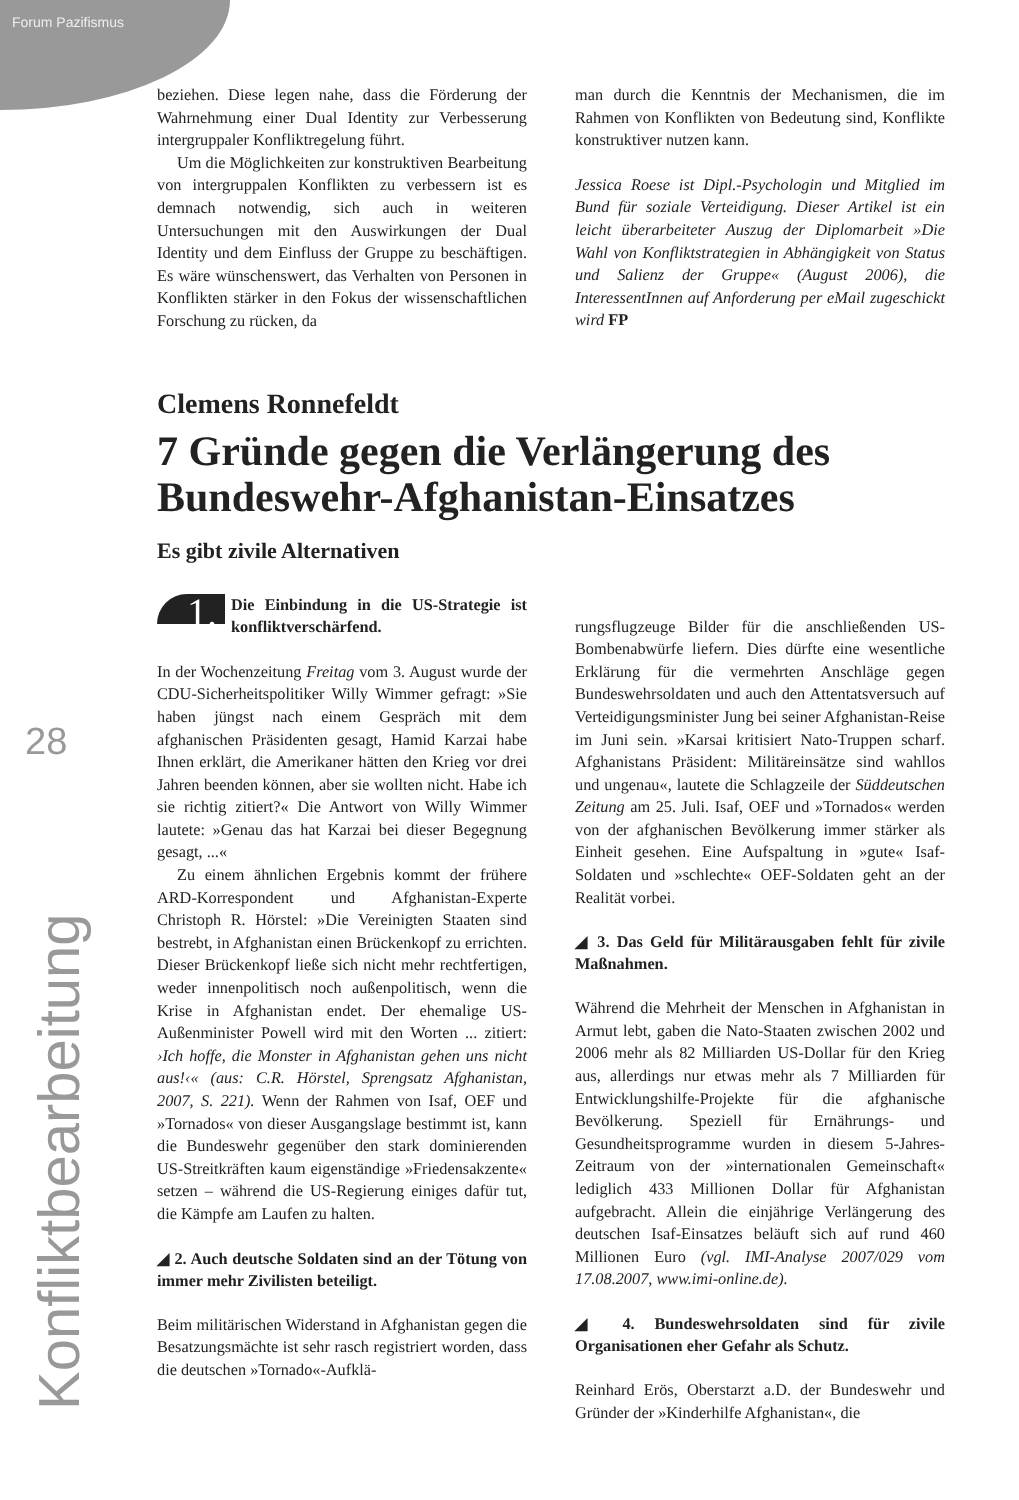Forum Pazifismus
28
Konfliktbearbeitung
beziehen. Diese legen nahe, dass die Förderung der Wahrnehmung einer Dual Identity zur Verbesserung intergruppaler Konfliktregelung führt.
Um die Möglichkeiten zur konstruktiven Bearbeitung von intergruppalen Konflikten zu verbessern ist es demnach notwendig, sich auch in weiteren Untersuchungen mit den Auswirkungen der Dual Identity und dem Einfluss der Gruppe zu beschäftigen. Es wäre wünschenswert, das Verhalten von Personen in Konflikten stärker in den Fokus der wissenschaftlichen Forschung zu rücken, da
man durch die Kenntnis der Mechanismen, die im Rahmen von Konflikten von Bedeutung sind, Konflikte konstruktiver nutzen kann.
Jessica Roese ist Dipl.-Psychologin und Mitglied im Bund für soziale Verteidigung. Dieser Artikel ist ein leicht überarbeiteter Auszug der Diplomarbeit »Die Wahl von Konfliktstrategien in Abhängigkeit von Status und Salienz der Gruppe« (August 2006), die InteressentInnen auf Anforderung per eMail zugeschickt wird FP
Clemens Ronnefeldt
7 Gründe gegen die Verlängerung des Bundeswehr-Afghanistan-Einsatzes
Es gibt zivile Alternativen
1. Die Einbindung in die US-Strategie ist konfliktverschärfend.
In der Wochenzeitung Freitag vom 3. August wurde der CDU-Sicherheitspolitiker Willy Wimmer gefragt: »Sie haben jüngst nach einem Gespräch mit dem afghanischen Präsidenten gesagt, Hamid Karzai habe Ihnen erklärt, die Amerikaner hätten den Krieg vor drei Jahren beenden können, aber sie wollten nicht. Habe ich sie richtig zitiert?« Die Antwort von Willy Wimmer lautete: »Genau das hat Karzai bei dieser Begegnung gesagt, ...«
Zu einem ähnlichen Ergebnis kommt der frühere ARD-Korrespondent und Afghanistan-Experte Christoph R. Hörstel: »Die Vereinigten Staaten sind bestrebt, in Afghanistan einen Brückenkopf zu errichten. Dieser Brückenkopf ließe sich nicht mehr rechtfertigen, weder innenpolitisch noch außenpolitisch, wenn die Krise in Afghanistan endet. Der ehemalige US-Außenminister Powell wird mit den Worten ... zitiert: ›Ich hoffe, die Monster in Afghanistan gehen uns nicht aus!‹« (aus: C.R. Hörstel, Sprengsatz Afghanistan, 2007, S. 221). Wenn der Rahmen von Isaf, OEF und »Tornados« von dieser Ausgangslage bestimmt ist, kann die Bundeswehr gegenüber den stark dominierenden US-Streitkräften kaum eigenständige »Friedensakzente« setzen – während die US-Regierung einiges dafür tut, die Kämpfe am Laufen zu halten.
◢ 2. Auch deutsche Soldaten sind an der Tötung von immer mehr Zivilisten beteiligt.
Beim militärischen Widerstand in Afghanistan gegen die Besatzungsmächte ist sehr rasch registriert worden, dass die deutschen »Tornado«-Aufklä-
rungsflugzeuge Bilder für die anschließenden US-Bombenabwürfe liefern. Dies dürfte eine wesentliche Erklärung für die vermehrten Anschläge gegen Bundeswehrsoldaten und auch den Attentatsversuch auf Verteidigungsminister Jung bei seiner Afghanistan-Reise im Juni sein. »Karsai kritisiert Nato-Truppen scharf. Afghanistans Präsident: Militäreinsätze sind wahllos und ungenau«, lautete die Schlagzeile der Süddeutschen Zeitung am 25. Juli. Isaf, OEF und »Tornados« werden von der afghanischen Bevölkerung immer stärker als Einheit gesehen. Eine Aufspaltung in »gute« Isaf-Soldaten und »schlechte« OEF-Soldaten geht an der Realität vorbei.
◢ 3. Das Geld für Militärausgaben fehlt für zivile Maßnahmen.
Während die Mehrheit der Menschen in Afghanistan in Armut lebt, gaben die Nato-Staaten zwischen 2002 und 2006 mehr als 82 Milliarden US-Dollar für den Krieg aus, allerdings nur etwas mehr als 7 Milliarden für Entwicklungshilfe-Projekte für die afghanische Bevölkerung. Speziell für Ernährungs- und Gesundheitsprogramme wurden in diesem 5-Jahres-Zeitraum von der »internationalen Gemeinschaft« lediglich 433 Millionen Dollar für Afghanistan aufgebracht. Allein die einjährige Verlängerung des deutschen Isaf-Einsatzes beläuft sich auf rund 460 Millionen Euro (vgl. IMI-Analyse 2007/029 vom 17.08.2007, www.imi-online.de).
◢ 4. Bundeswehrsoldaten sind für zivile Organisationen eher Gefahr als Schutz.
Reinhard Erös, Oberstarzt a.D. der Bundeswehr und Gründer der »Kinderhilfe Afghanistan«, die